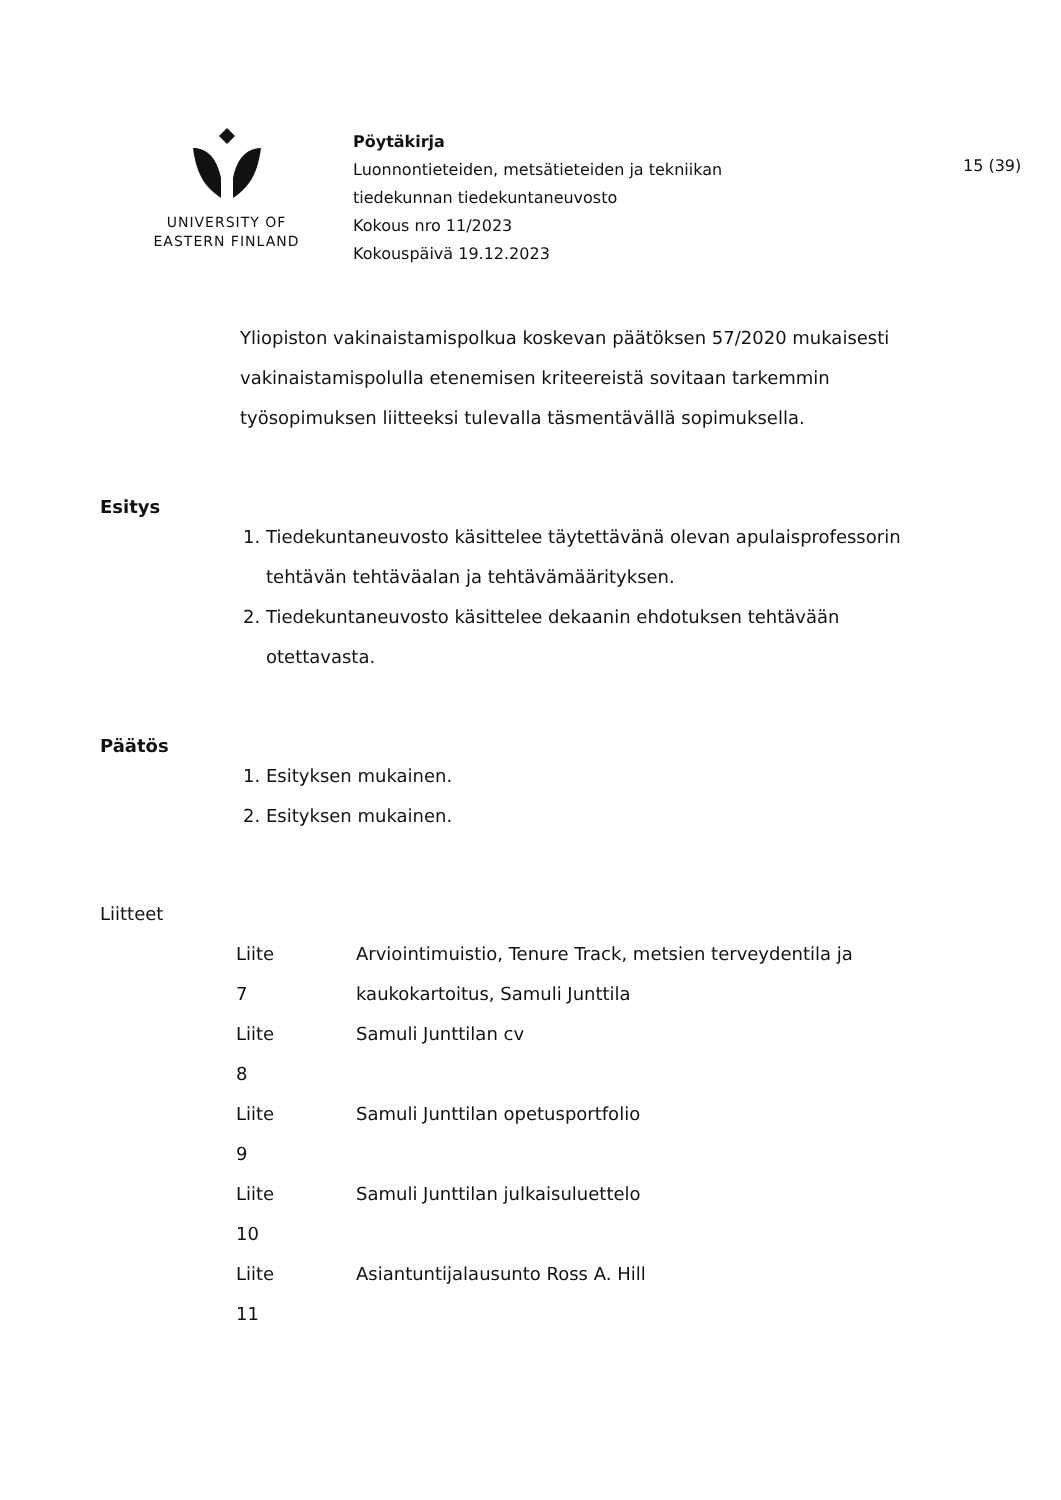UNIVERSITY OF
EASTERN FINLAND
Pöytäkirja
Luonnontieteiden, metsätieteiden ja tekniikan
tiedekunnan tiedekuntaneuvosto
Kokous nro 11/2023
Kokouspäivä 19.12.2023
15 (39)
Yliopiston vakinaistamispolkua koskevan päätöksen 57/2020 mukaisesti vakinaistamispolulla etenemisen kriteereistä sovitaan tarkemmin työsopimuksen liitteeksi tulevalla täsmentävällä sopimuksella.
Esitys
1. Tiedekuntaneuvosto käsittelee täytettävänä olevan apulaisprofessorin tehtävän tehtäväalan ja tehtävämäärityksen.
2. Tiedekuntaneuvosto käsittelee dekaanin ehdotuksen tehtävään otettavasta.
Päätös
1. Esityksen mukainen.
2. Esityksen mukainen.
Liitteet
| Liite 7 | Arviointimuistio, Tenure Track, metsien terveydentila ja kaukokartoitus, Samuli Junttila |
| Liite 8 | Samuli Junttilan cv |
| Liite 9 | Samuli Junttilan opetusportfolio |
| Liite 10 | Samuli Junttilan julkaisuluettelo |
| Liite 11 | Asiantuntijalausunto Ross A. Hill |